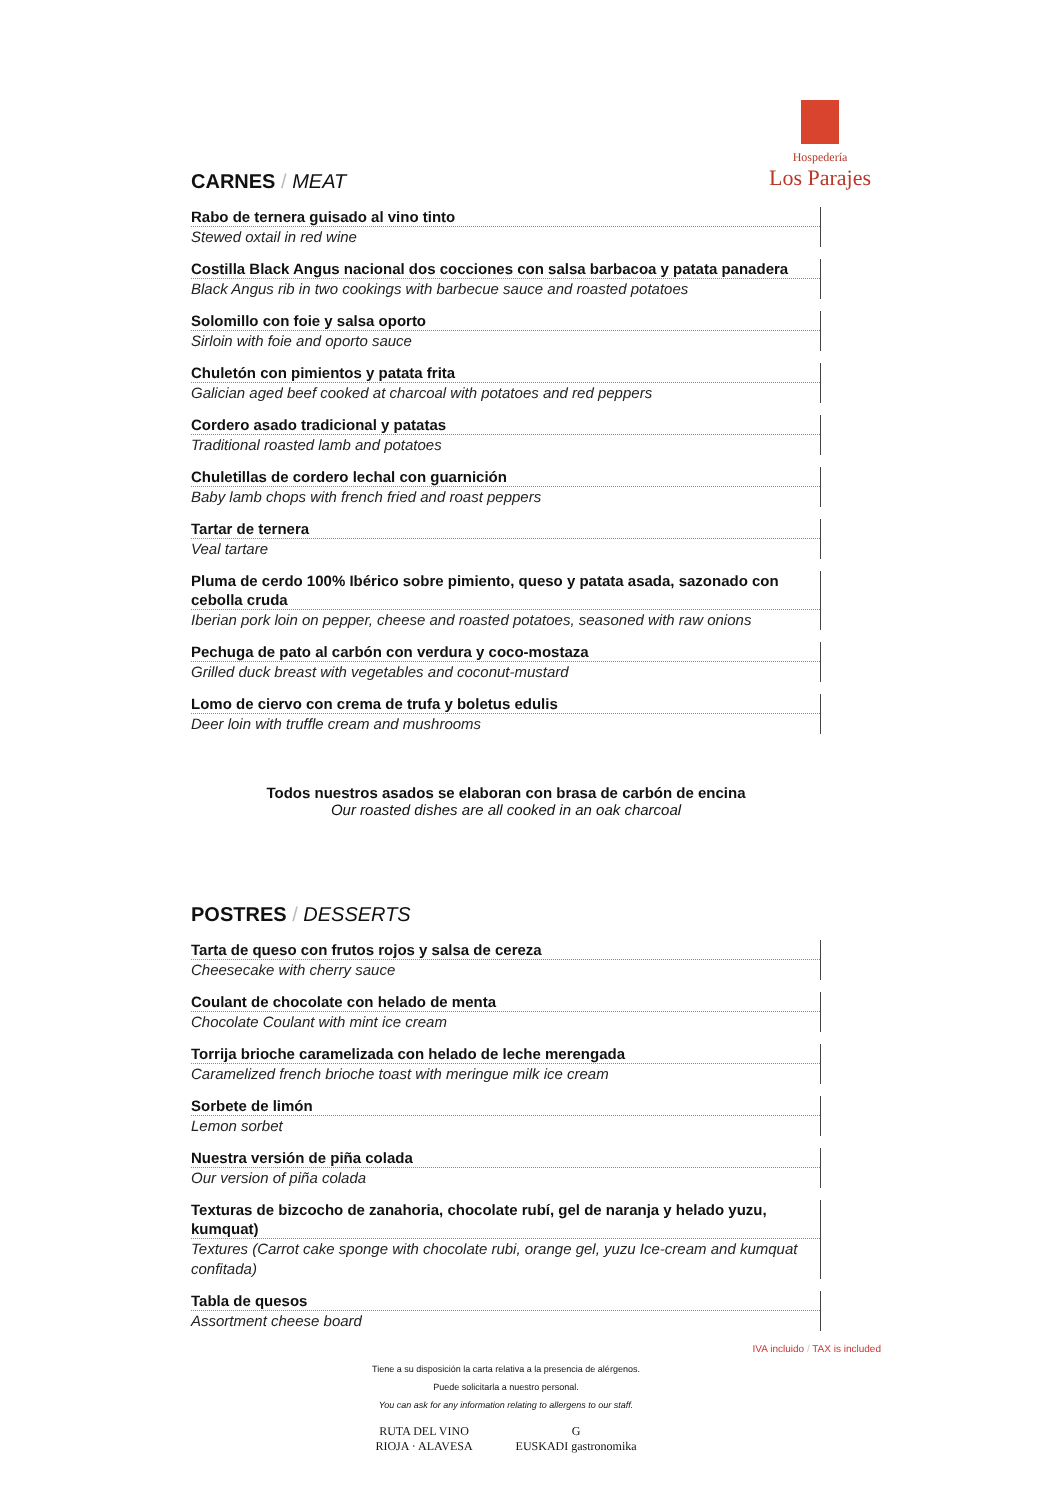Hospedería
Los Parajes
CARNES / MEAT
Rabo de ternera guisado al vino tinto
Stewed oxtail in red wine
Costilla Black Angus nacional dos cocciones con salsa barbacoa y patata panadera
Black Angus rib in two cookings with barbecue sauce and roasted potatoes
Solomillo con foie y salsa oporto
Sirloin with foie and oporto sauce
Chuletón con pimientos y patata frita
Galician aged beef cooked at charcoal with potatoes and red peppers
Cordero asado tradicional y patatas
Traditional roasted lamb and potatoes
Chuletillas de cordero lechal con guarnición
Baby lamb chops with french fried and roast peppers
Tartar de ternera
Veal tartare
Pluma de cerdo 100% Ibérico sobre pimiento, queso y patata asada, sazonado con cebolla cruda
Iberian pork loin on pepper, cheese and roasted potatoes, seasoned with raw onions
Pechuga de pato al carbón con verdura y coco-mostaza
Grilled duck breast with vegetables and coconut-mustard
Lomo de ciervo con crema de trufa y boletus edulis
Deer loin with truffle cream and mushrooms
Todos nuestros asados se elaboran con brasa de carbón de encina
Our roasted dishes are all cooked in an oak charcoal
POSTRES / DESSERTS
Tarta de queso con frutos rojos y salsa de cereza
Cheesecake with cherry sauce
Coulant de chocolate con helado de menta
Chocolate Coulant with mint ice cream
Torrija brioche caramelizada con helado de leche merengada
Caramelized french brioche toast with meringue milk ice cream
Sorbete de limón
Lemon sorbet
Nuestra versión de piña colada
Our version of piña colada
Texturas de bizcocho de zanahoria, chocolate rubí, gel de naranja y helado yuzu, kumquat)
Textures (Carrot cake sponge with chocolate rubi, orange gel, yuzu Ice-cream and kumquat confitada)
Tabla de quesos
Assortment cheese board
IVA incluido / TAX is included
Tiene a su disposición la carta relativa a la presencia de alérgenos.
Puede solicitarla a nuestro personal.
You can ask for any information relating to allergens to our staff.
RUTA DEL VINO
RIOJA · ALAVESA G
EUSKADI gastronomika